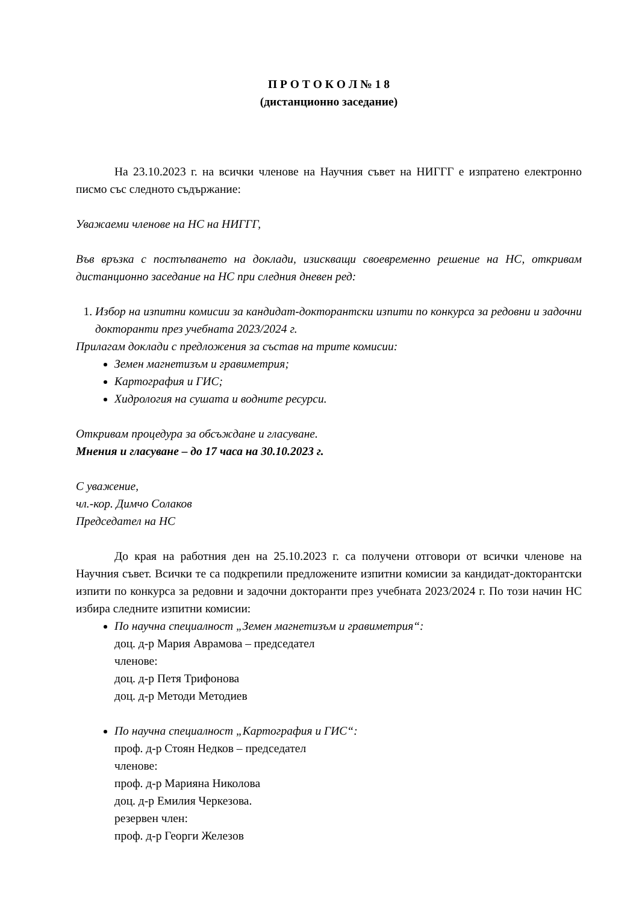П Р О Т О К О Л № 1 8
(дистанционно заседание)
На 23.10.2023 г. на всички членове на Научния съвет на НИГГГ е изпратено електронно писмо със следното съдържание:
Уважаеми членове на НС на НИГГГ,
Във връзка с постъпването на доклади, изискващи своевременно решение на НС, откривам дистанционно заседание на НС при следния дневен ред:
1. Избор на изпитни комисии за кандидат-докторантски изпити по конкурса за редовни и задочни докторанти през учебната 2023/2024 г.
Прилагам доклади с предложения за състав на трите комисии:
Земен магнетизъм и гравиметрия;
Картография и ГИС;
Хидрология на сушата и водните ресурси.
Откривам процедура за обсъждане и гласуване.
Мнения и гласуване – до 17 часа на 30.10.2023 г.
С уважение,
чл.-кор. Димчо Солаков
Председател на НС
До края на работния ден на 25.10.2023 г. са получени отговори от всички членове на Научния съвет. Всички те са подкрепили предложените изпитни комисии за кандидат-докторантски изпити по конкурса за редовни и задочни докторанти през учебната 2023/2024 г. По този начин НС избира следните изпитни комисии:
По научна специалност „Земен магнетизъм и гравиметрия“:
доц. д-р Мария Аврамова – председател
членове:
доц. д-р Петя Трифонова
доц. д-р Методи Методиев
По научна специалност „Картография и ГИС“:
проф. д-р Стоян Недков – председател
членове:
проф. д-р Марияна Николова
доц. д-р Емилия Черкезова.
резервен член:
проф. д-р Георги Железов